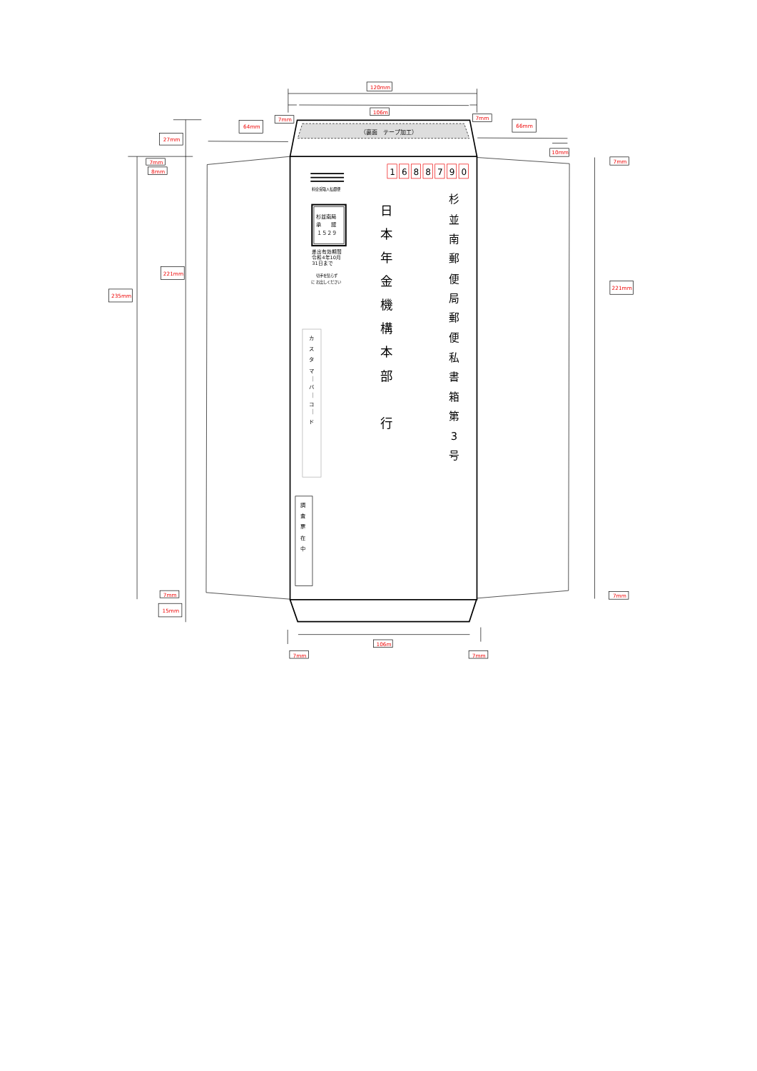120mm
106m
7mm
7mm
64mm
66mm
10mm
27mm
7mm
8mm
221mm
235mm
7mm
15mm
7mm
221mm
7mm
（裏面　テープ加工）
1
6
8
8
7
9
0
料金受取人払郵便
杉並南局
承　　認
１５２９
差出有効期間
令和4年10月
31日まで
切手を貼らず
に お出しください
カ
ス
タ
マ
｜
バ
｜
コ
｜
ド
調
査
票
在
中
杉
並
南
郵
便
局
郵
便
私
書
箱
第
3
号
日
本
年
金
機
構
本
部
行
106m
7mm
7mm